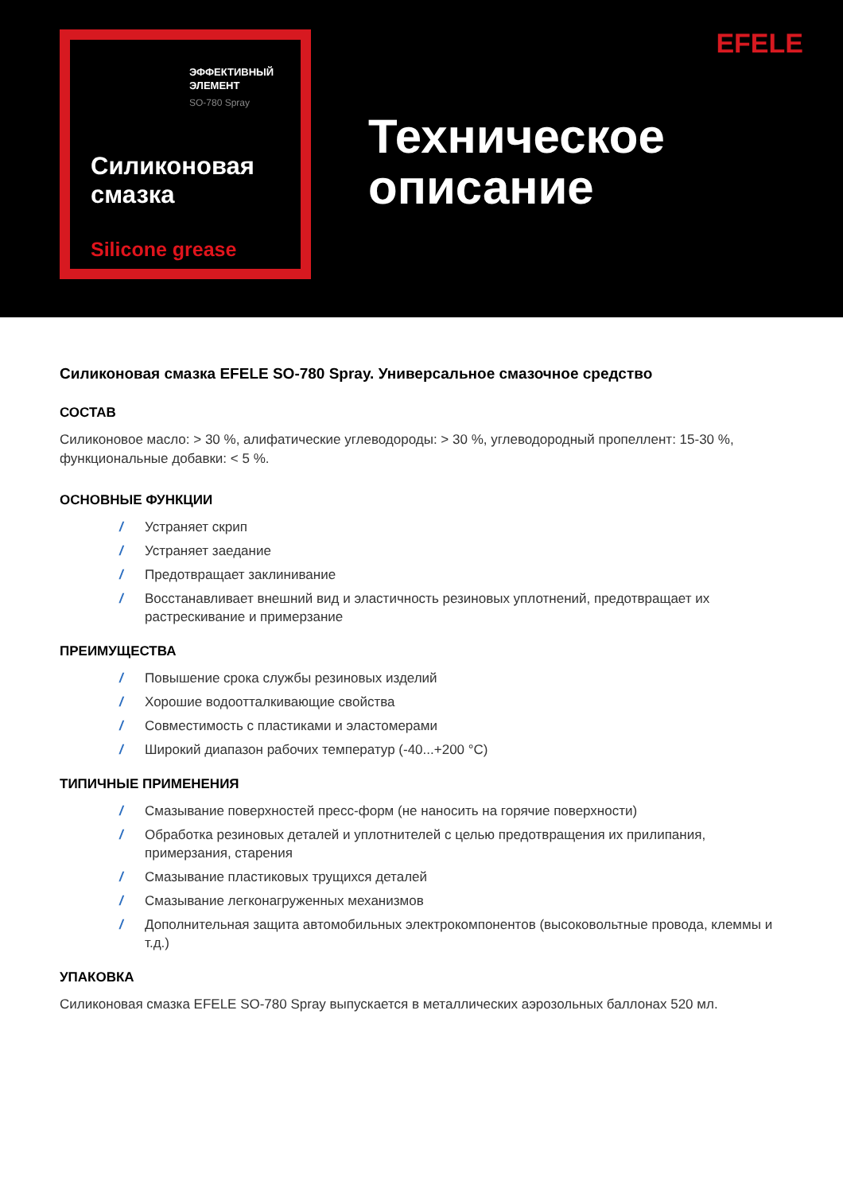ЭФФЕКТИВНЫЙ
ЭЛЕМЕНТ
SO-780 Spray
Силиконовая
смазка
Silicone grease
EFELE
Техническое
описание
Силиконовая смазка EFELE SO-780 Spray. Универсальное смазочное средство
СОСТАВ
Силиконовое масло: > 30 %, алифатические углеводороды: > 30 %, углеводородный пропеллент: 15-30 %, функциональные добавки: < 5 %.
ОСНОВНЫЕ ФУНКЦИИ
/ Устраняет скрип
/ Устраняет заедание
/ Предотвращает заклинивание
/ Восстанавливает внешний вид и эластичность резиновых уплотнений, предотвращает их растрескивание и примерзание
ПРЕИМУЩЕСТВА
/ Повышение срока службы резиновых изделий
/ Хорошие водоотталкивающие свойства
/ Совместимость с пластиками и эластомерами
/ Широкий диапазон рабочих температур (-40...+200 °C)
ТИПИЧНЫЕ ПРИМЕНЕНИЯ
/ Смазывание поверхностей пресс-форм (не наносить на горячие поверхности)
/ Обработка резиновых деталей и уплотнителей с целью предотвращения их прилипания, примерзания, старения
/ Смазывание пластиковых трущихся деталей
/ Смазывание легконагруженных механизмов
/ Дополнительная защита автомобильных электрокомпонентов (высоковольтные провода, клеммы и т.д.)
УПАКОВКА
Силиконовая смазка EFELE SO-780 Spray выпускается в металлических аэрозольных баллонах 520 мл.